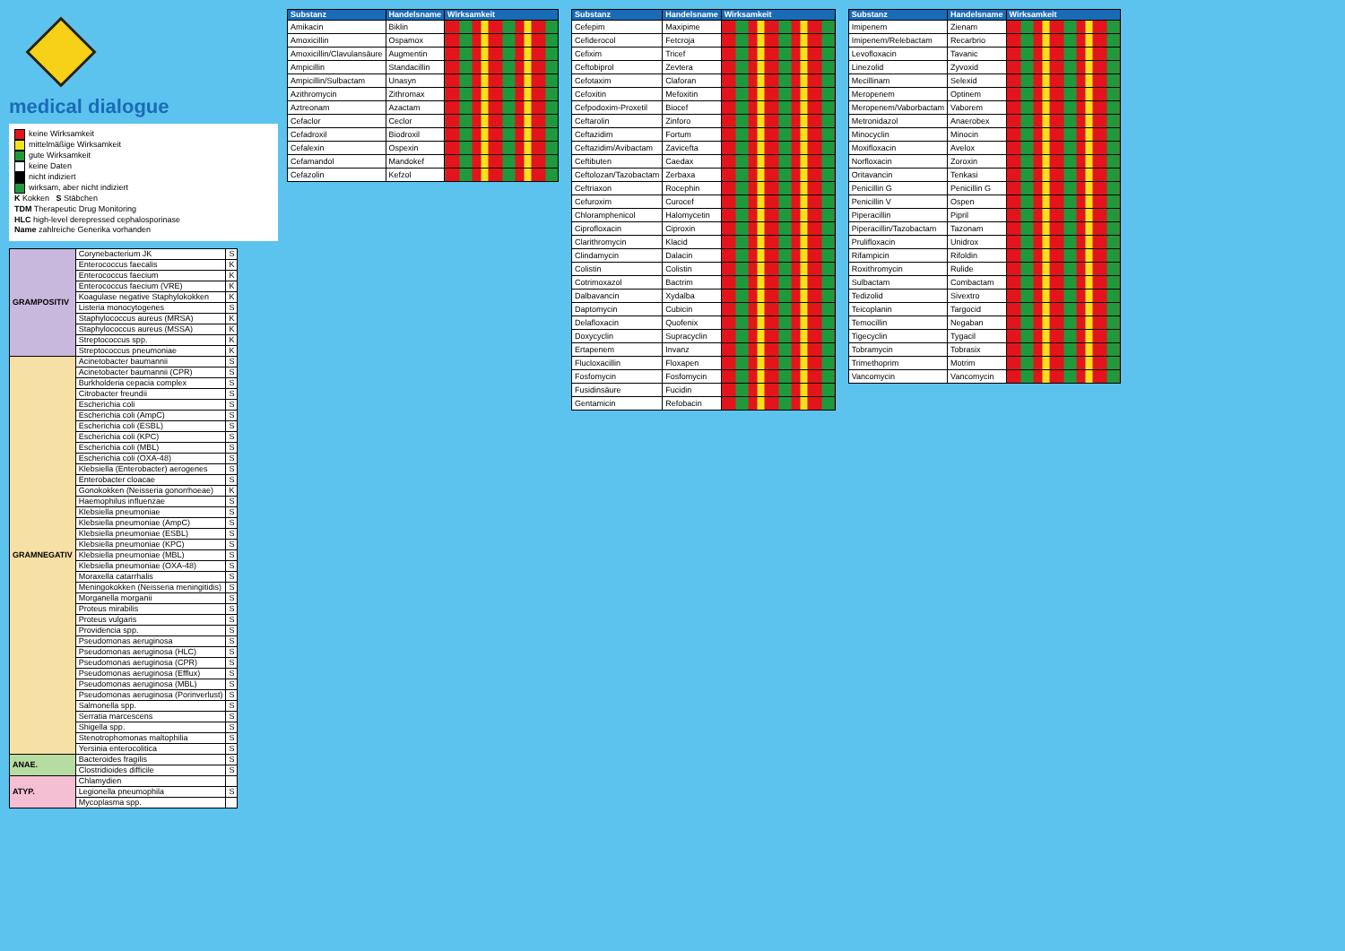medical dialogue
keine Wirksamkeit
mittelmäßige Wirksamkeit
gute Wirksamkeit
keine Daten
nicht indiziert
wirksam, aber nicht indiziert
K Kokken S Stäbchen
TDM Therapeutic Drug Monitoring
HLC high-level derepressed cephalosporinase
Name zahlreiche Generika vorhanden
| GRAMPOSITIV | Corynebacterium JK | S |
| | Enterococcus faecalis | K |
| | Enterococcus faecium | K |
| | Enterococcus faecium (VRE) | K |
| | Koagulase negative Staphylokokken | K |
| | Listeria monocytogenes | S |
| | Staphylococcus aureus (MRSA) | K |
| | Staphylococcus aureus (MSSA) | K |
| | Streptococcus spp. | K |
| | Streptococcus pneumoniae | K |
| GRAMNEGATIV | Acinetobacter baumannii | S |
| | Acinetobacter baumannii (CPR) | S |
| | Burkholderia cepacia complex | S |
| | Citrobacter freundii | S |
| | Escherichia coli | S |
| | Escherichia coli (AmpC) | S |
| | Escherichia coli (ESBL) | S |
| | Escherichia coli (KPC) | S |
| | Escherichia coli (MBL) | S |
| | Escherichia coli (OXA-48) | S |
| | Klebsiella (Enterobacter) aerogenes | S |
| | Enterobacter cloacae | S |
| | Gonokokken (Neisseria gonorrhoeae) | K |
| | Haemophilus influenzae | S |
| | Klebsiella pneumoniae | S |
| | Klebsiella pneumoniae (AmpC) | S |
| | Klebsiella pneumoniae (ESBL) | S |
| | Klebsiella pneumoniae (KPC) | S |
| | Klebsiella pneumoniae (MBL) | S |
| | Klebsiella pneumoniae (OXA-48) | S |
| | Moraxella catarrhalis | S |
| | Meningokokken (Neisseria meningitidis) | S |
| | Morganella morganii | S |
| | Proteus mirabilis | S |
| | Proteus vulgaris | S |
| | Providencia spp. | S |
| | Pseudomonas aeruginosa | S |
| | Pseudomonas aeruginosa (HLC) | S |
| | Pseudomonas aeruginosa (CPR) | S |
| | Pseudomonas aeruginosa (Efflux) | S |
| | Pseudomonas aeruginosa (MBL) | S |
| | Pseudomonas aeruginosa (Porinverlust) | S |
| | Salmonella spp. | S |
| | Serratia marcescens | S |
| | Shigella spp. | S |
| | Stenotrophomonas maltophilia | S |
| | Yersinia enterocolitica | S |
| ANAE. | Bacteroides fragilis | S |
| | Clostridioides difficile | S |
| ATYP. | Chlamydien | |
| | Legionella pneumophila | S |
| | Mycoplasma spp. | |
| Substanz | Handelsname | Wirksamkeit |
| --- | --- | --- |
| Amikacin | Biklin | |
| Amoxicillin | Ospamox | |
| Amoxicillin/Clavulansäure | Augmentin | |
| Ampicillin | Standacillin | |
| Ampicillin/Sulbactam | Unasyn | |
| Azithromycin | Zithromax | |
| Aztreonam | Azactam | |
| Cefaclor | Ceclor | |
| Cefadroxil | Biodroxil | |
| Cefalexin | Ospexin | |
| Cefamandol | Mandokef | |
| Cefazolin | Kefzol | |
| Substanz | Handelsname | Wirksamkeit |
| --- | --- | --- |
| Cefepim | Maxipime | |
| Cefiderocol | Fetcroja | |
| Cefixim | Tricef | |
| Ceftobiprol | Zevtera | |
| Cefotaxim | Claforan | |
| Cefoxitin | Mefoxitin | |
| Cefpodoxim-Proxetil | Biocef | |
| Ceftarolin | Zinforo | |
| Ceftazidim | Fortum | |
| Ceftazidim/Avibactam | Zavicefta | |
| Ceftibuten | Caedax | |
| Ceftolozan/Tazobactam | Zerbaxa | |
| Ceftriaxon | Rocephin | |
| Cefuroxim | Curocef | |
| Chloramphenicol | Halomycetin | |
| Ciprofloxacin | Ciproxin | |
| Clarithromycin | Klacid | |
| Clindamycin | Dalacin | |
| Colistin | Colistin | |
| Cotrimoxazol | Bactrim | |
| Dalbavancin | Xydalba | |
| Daptomycin | Cubicin | |
| Delafloxacin | Quofenix | |
| Doxycyclin | Supracyclin | |
| Ertapenem | Invanz | |
| Flucloxacillin | Floxapen | |
| Fosfomycin | Fosfomycin | |
| Fusidinsäure | Fucidin | |
| Gentamicin | Refobacin | |
| Substanz | Handelsname | Wirksamkeit |
| --- | --- | --- |
| Imipenem | Zienam | |
| Imipenem/Relebactam | Recarbrio | |
| Levofloxacin | Tavanic | |
| Linezolid | Zyvoxid | |
| Mecillinam | Selexid | |
| Meropenem | Optinem | |
| Meropenem/Vaborbactam | Vaborem | |
| Metronidazol | Anaerobex | |
| Minocyclin | Minocin | |
| Moxifloxacin | Avelox | |
| Norfloxacin | Zoroxin | |
| Oritavancin | Tenkasi | |
| Penicillin G | Penicillin G | |
| Penicillin V | Ospen | |
| Piperacillin | Pipril | |
| Piperacillin/Tazobactam | Tazonam | |
| Prulifloxacin | Unidrox | |
| Rifampicin | Rifoldin | |
| Roxithromycin | Rulide | |
| Sulbactam | Combactam | |
| Tedizolid | Sivextro | |
| Teicoplanin | Targocid | |
| Temocillin | Negaban | |
| Tigecyclin | Tygacil | |
| Tobramycin | Tobrasix | |
| Trimethoprim | Motrim | |
| Vancomycin | Vancomycin | |